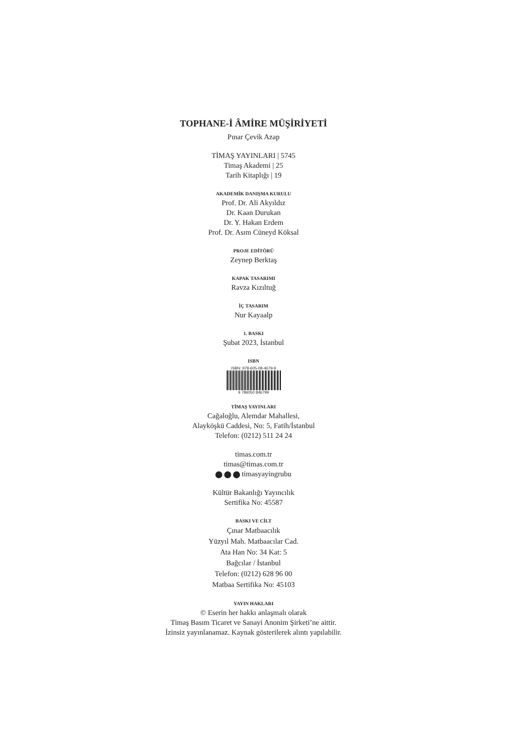TOPHANE-İ ÂMİRE MÜŞİRİYETİ
Pınar Çevik Azap
TİMAŞ YAYINLARI | 5745
Timaş Akademi | 25
Tarih Kitaplığı | 19
AKADEMİK DANIŞMA KURULU
Prof. Dr. Ali Akyıldız
Dr. Kaan Durukan
Dr. Y. Hakan Erdem
Prof. Dr. Asım Cüneyd Köksal
PROJE EDİTÖRÜ
Zeynep Berktaş
KAPAK TASARIMI
Ravza Kızıltuğ
İÇ TASARIM
Nur Kayaalp
1. BASKI
Şubat 2023, İstanbul
ISBN
ISBN: 978-605-08-4679-9
9 786050 846799
TİMAŞ YAYINLARI
Cağaloğlu, Alemdar Mahallesi,
Alayköşkü Caddesi, No: 5, Fatih/İstanbul
Telefon: (0212) 511 24 24
timas.com.tr
timas@timas.com.tr
timasyayingrubu
Kültür Bakanlığı Yayıncılık
Sertifika No: 45587
BASKI VE CİLT
Çınar Matbaacılık
Yüzyıl Mah. Matbaacılar Cad.
Ata Han No: 34 Kat: 5
Bağcılar / İstanbul
Telefon: (0212) 628 96 00
Matbaa Sertifika No: 45103
YAYIN HAKLARI
© Eserin her hakkı anlaşmalı olarak
Timaş Basım Ticaret ve Sanayi Anonim Şirketi’ne aittir.
İzinsiz yayınlanamaz. Kaynak gösterilerek alıntı yapılabilir.